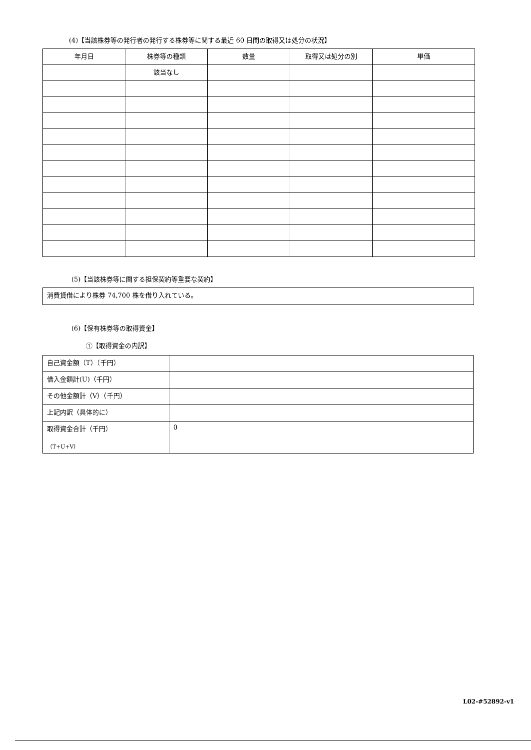(4)【当該株券等の発行者の発行する株券等に関する最近 60 日間の取得又は処分の状況】
| 年月日 | 株券等の種類 | 数量 | 取得又は処分の別 | 単価 |
| --- | --- | --- | --- | --- |
| | 該当なし | | | |
(5)【当該株券等に関する担保契約等重要な契約】
| 消費貸借により株券 74,700 株を借り入れている。 |
(6)【保有株券等の取得資金】
①【取得資金の内訳】
| 自己資金額（T）（千円） | |
| 借入金額計(U)（千円） | |
| その他金額計（V）（千円） | |
| 上記内訳（具体的に） | |
| 取得資金合計（千円） （T+U+V） | 0 |
L02-#52892-v1